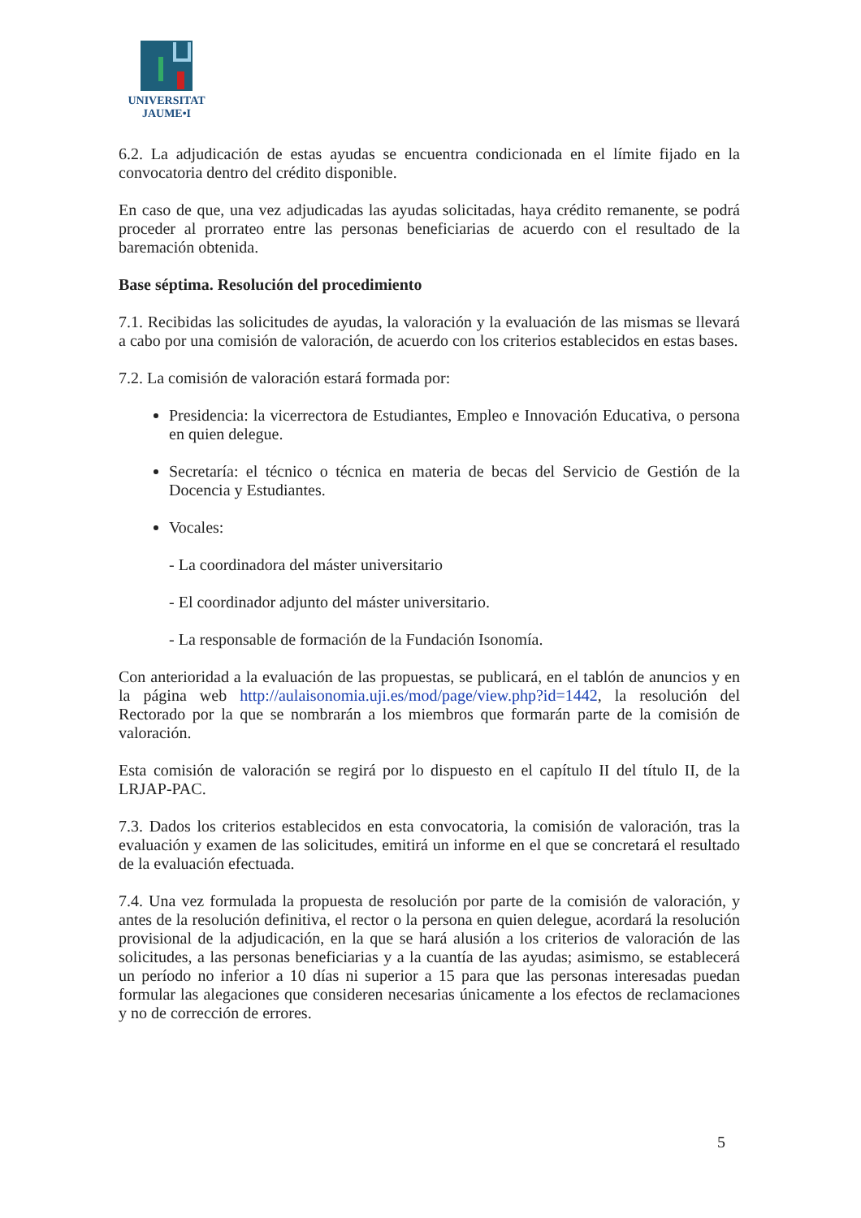UNIVERSITAT
JAUME•I
6.2. La adjudicación de estas ayudas se encuentra condicionada en el límite fijado en la convocatoria dentro del crédito disponible.
En caso de que, una vez adjudicadas las ayudas solicitadas, haya crédito remanente, se podrá proceder al prorrateo entre las personas beneficiarias de acuerdo con el resultado de la baremación obtenida.
Base séptima. Resolución del procedimiento
7.1. Recibidas las solicitudes de ayudas, la valoración y la evaluación de las mismas se llevará a cabo por una comisión de valoración, de acuerdo con los criterios establecidos en estas bases.
7.2. La comisión de valoración estará formada por:
Presidencia: la vicerrectora de Estudiantes, Empleo e Innovación Educativa, o persona en quien delegue.
Secretaría: el técnico o técnica en materia de becas del Servicio de Gestión de la Docencia y Estudiantes.
Vocales:
- La coordinadora del máster universitario
- El coordinador adjunto del máster universitario.
- La responsable de formación de la Fundación Isonomía.
Con anterioridad a la evaluación de las propuestas, se publicará, en el tablón de anuncios y en la página web http://aulaisonomia.uji.es/mod/page/view.php?id=1442, la resolución del Rectorado por la que se nombrarán a los miembros que formarán parte de la comisión de valoración.
Esta comisión de valoración se regirá por lo dispuesto en el capítulo II del título II, de la LRJAP-PAC.
7.3. Dados los criterios establecidos en esta convocatoria, la comisión de valoración, tras la evaluación y examen de las solicitudes, emitirá un informe en el que se concretará el resultado de la evaluación efectuada.
7.4. Una vez formulada la propuesta de resolución por parte de la comisión de valoración, y antes de la resolución definitiva, el rector o la persona en quien delegue, acordará la resolución provisional de la adjudicación, en la que se hará alusión a los criterios de valoración de las solicitudes, a las personas beneficiarias y a la cuantía de las ayudas; asimismo, se establecerá un período no inferior a 10 días ni superior a 15 para que las personas interesadas puedan formular las alegaciones que consideren necesarias únicamente a los efectos de reclamaciones y no de corrección de errores.
5